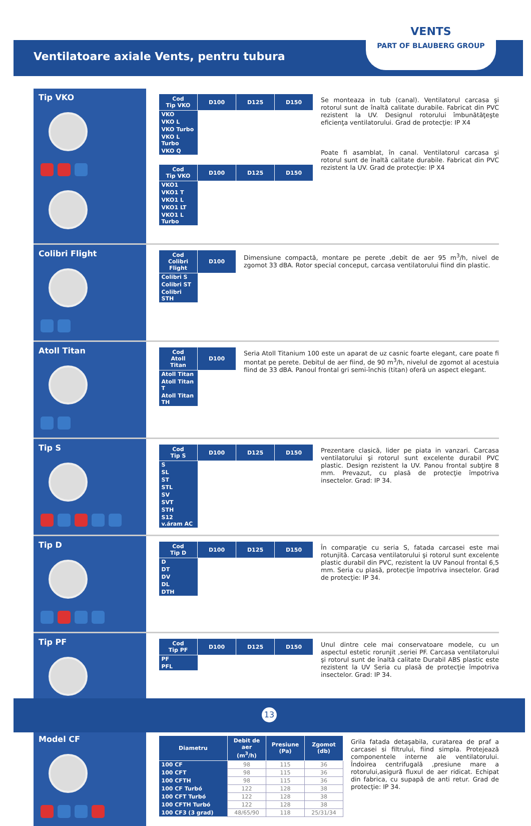Ventilatoare axiale Vents, pentru tubura
VENTS
PART OF BLAUBERG GROUP
Tip VKO
| Cod Tip VKO | D100 | D125 | D150 |
| --- | --- | --- | --- |
| VKO | | | |
| VKO L | | | |
| VKO Turbo | | | |
| VKO L Turbo | | | |
| VKO Q | | | |
| Cod Tip VKO | D100 | D125 | D150 |
| --- | --- | --- | --- |
| VKO1 | | | |
| VKO1 T | | | |
| VKO1 L | | | |
| VKO1 LT | | | |
| VKO1 L Turbo | | | |
Se monteaza in tub (canal). Ventilatorul carcasa şi rotorul sunt de înaltă calitate durabile. Fabricat din PVC rezistent la UV. Designul rotorului îmbunătăţeşte eficienţa ventilatorului. Grad de protecţie: IP X4
Poate fi asamblat, în canal. Ventilatorul carcasa şi rotorul sunt de înaltă calitate durabile. Fabricat din PVC rezistent la UV. Grad de protecţie: IP X4
Colibri Flight
| Cod Colibri Flight | D100 |
| --- | --- |
| Colibri S | |
| Colibri ST | |
| Colibri STH | |
Dimensiune compactă, montare pe perete ,debit de aer 95 m<sup>3</sup>/h, nivel de zgomot 33 dBA. Rotor special conceput, carcasa ventilatorului fiind din plastic.
Atoll Titan
| Cod Atoll Titan | D100 |
| --- | --- |
| Atoll Titan | |
| Atoll Titan T | |
| Atoll Titan TH | |
Seria Atoll Titanium 100 este un aparat de uz casnic foarte elegant, care poate fi montat pe perete. Debitul de aer fiind, de 90 m<sup>3</sup>/h, nivelul de zgomot al acestuia fiind de 33 dBA. Panoul frontal gri semi-închis (titan) oferă un aspect elegant.
Tip S
| Cod Tip S | D100 | D125 | D150 |
| --- | --- | --- | --- |
| S | | | |
| SL | | | |
| ST | | | |
| STL | | | |
| SV | | | |
| SVT | | | |
| STH | | | |
| S12 v.áram AC | | | |
Prezentare clasică, lider pe piata in vanzari. Carcasa ventilatorului şi rotorul sunt excelente durabil PVC plastic. Design rezistent la UV. Panou frontal subţire 8 mm. Prevazut, cu plasă de protecţie împotriva insectelor. Grad: IP 34.
Tip D
| Cod Tip D | D100 | D125 | D150 |
| --- | --- | --- | --- |
| D | | | |
| DT | | | |
| DV | | | |
| DL | | | |
| DTH | | | |
În comparaţie cu seria S, fatada carcasei este mai rotunjită. Carcasa ventilatorului şi rotorul sunt excelente plastic durabil din PVC, rezistent la UV Panoul frontal 6,5 mm. Seria cu plasă, protecţie împotriva insectelor. Grad de protecţie: IP 34.
Tip PF
| Cod Tip PF | D100 | D125 | D150 |
| --- | --- | --- | --- |
| PF | | | |
| PFL | | | |
Unul dintre cele mai conservatoare modele, cu un aspectul estetic rorunjit ,seriei PF. Carcasa ventilatorului şi rotorul sunt de înaltă calitate Durabil ABS plastic este rezistent la UV Seria cu plasă de protecţie împotriva insectelor. Grad: IP 34.
Model CF
| Diametru | Debit de aer (m<sup>3</sup>/h) | Presiune (Pa) | Zgomot (db) |
| --- | --- | --- | --- |
| 100 CF | 98 | 115 | 36 |
| 100 CFT | 98 | 115 | 36 |
| 100 CFTH | 98 | 115 | 36 |
| 100 CF Turbó | 122 | 128 | 38 |
| 100 CFT Turbó | 122 | 128 | 38 |
| 100 CFTH Turbó | 122 | 128 | 38 |
| 100 CF3 (3 grad) | 48/65/90 | 118 | 25/31/34 |
Grila fatada detaşabila, curatarea de praf a carcasei si filtrului, fiind simpla. Protejează componentele interne ale ventilatorului. Îndoirea centrifugală ,presiune mare a rotorului,asigură fluxul de aer ridicat. Echipat din fabrica, cu supapă de anti retur. Grad de protecţie: IP 34.
13